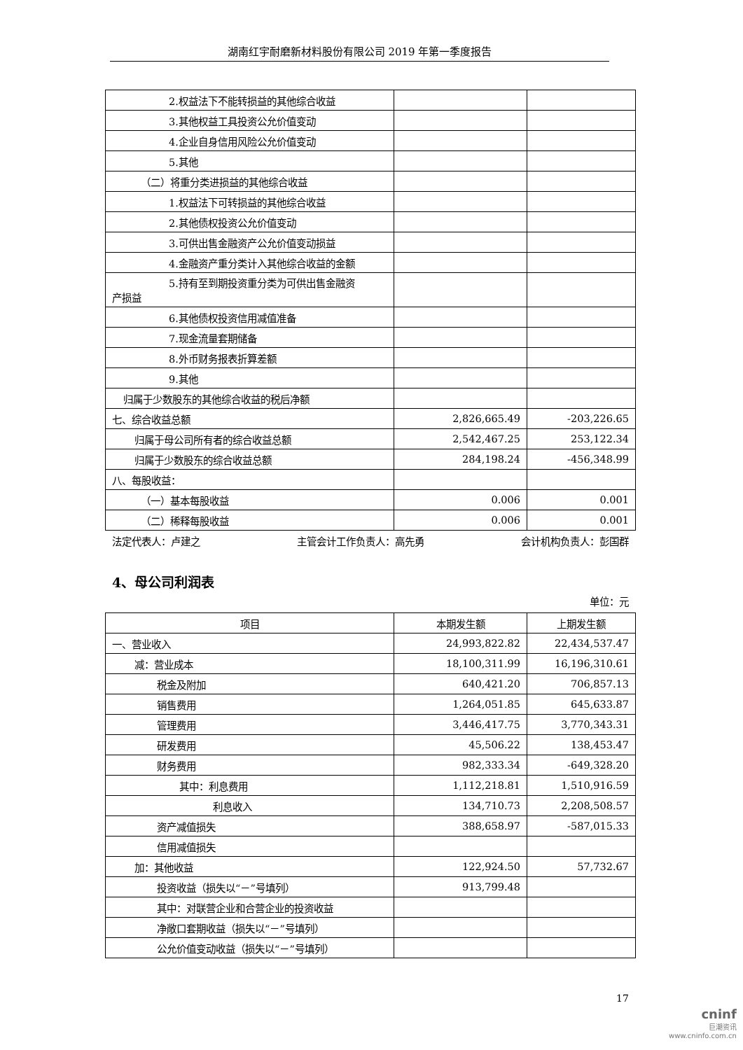湖南红宇耐磨新材料股份有限公司 2019 年第一季度报告
| 2.权益法下不能转损益的其他综合收益 | | |
| 3.其他权益工具投资公允价值变动 | | |
| 4.企业自身信用风险公允价值变动 | | |
| 5.其他 | | |
| （二）将重分类进损益的其他综合收益 | | |
| 1.权益法下可转损益的其他综合收益 | | |
| 2.其他债权投资公允价值变动 | | |
| 3.可供出售金融资产公允价值变动损益 | | |
| 4.金融资产重分类计入其他综合收益的金额 | | |
| 5.持有至到期投资重分类为可供出售金融资 产损益 | | |
| 6.其他债权投资信用减值准备 | | |
| 7.现金流量套期储备 | | |
| 8.外币财务报表折算差额 | | |
| 9.其他 | | |
| 归属于少数股东的其他综合收益的税后净额 | | |
| 七、综合收益总额 | 2,826,665.49 | -203,226.65 |
| 归属于母公司所有者的综合收益总额 | 2,542,467.25 | 253,122.34 |
| 归属于少数股东的综合收益总额 | 284,198.24 | -456,348.99 |
| 八、每股收益： | | |
| （一）基本每股收益 | 0.006 | 0.001 |
| （二）稀释每股收益 | 0.006 | 0.001 |
法定代表人：卢建之 主管会计工作负责人：高先勇 会计机构负责人：彭国群
4、母公司利润表
单位：元
| 项目 | 本期发生额 | 上期发生额 |
| --- | --- | --- |
| 一、营业收入 | 24,993,822.82 | 22,434,537.47 |
| 减：营业成本 | 18,100,311.99 | 16,196,310.61 |
| 税金及附加 | 640,421.20 | 706,857.13 |
| 销售费用 | 1,264,051.85 | 645,633.87 |
| 管理费用 | 3,446,417.75 | 3,770,343.31 |
| 研发费用 | 45,506.22 | 138,453.47 |
| 财务费用 | 982,333.34 | -649,328.20 |
| 其中：利息费用 | 1,112,218.81 | 1,510,916.59 |
| 利息收入 | 134,710.73 | 2,208,508.57 |
| 资产减值损失 | 388,658.97 | -587,015.33 |
| 信用减值损失 | | |
| 加：其他收益 | 122,924.50 | 57,732.67 |
| 投资收益（损失以“－”号填列） | 913,799.48 | |
| 其中：对联营企业和合营企业的投资收益 | | |
| 净敞口套期收益（损失以“－”号填列） | | |
| 公允价值变动收益（损失以“－”号填列） | | |
17
cninf
巨潮资讯
www.cninfo.com.cn